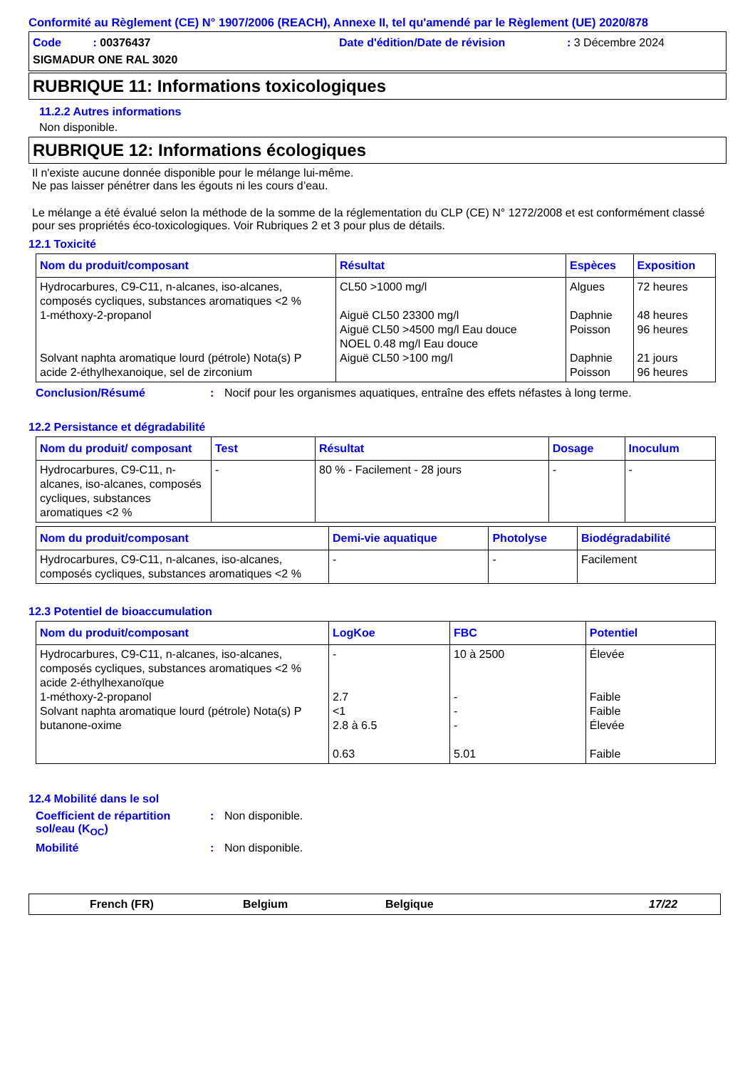Conformité au Règlement (CE) N° 1907/2006 (REACH), Annexe II, tel qu'amendé par le Règlement (UE) 2020/878
Code : 00376437
Date d'édition/Date de révision
: 3 Décembre 2024
SIGMADUR ONE RAL 3020
RUBRIQUE 11: Informations toxicologiques
11.2.2 Autres informations
Non disponible.
RUBRIQUE 12: Informations écologiques
Il n'existe aucune donnée disponible pour le mélange lui-même.
Ne pas laisser pénétrer dans les égouts ni les cours d’eau.
Le mélange a été évalué selon la méthode de la somme de la réglementation du CLP (CE) N° 1272/2008 et est conformément classé pour ses propriétés éco-toxicologiques. Voir Rubriques 2 et 3 pour plus de détails.
12.1 Toxicité
| Nom du produit/composant | Résultat | Espèces | Exposition |
| --- | --- | --- | --- |
| Hydrocarbures, C9-C11, n-alcanes, iso-alcanes, composés cycliques, substances aromatiques <2 % 1-méthoxy-2-propanol Solvant naphta aromatique lourd (pétrole) Nota(s) P acide 2-éthylhexanoique, sel de zirconium | CL50 >1000 mg/l Aiguë CL50 23300 mg/l Aiguë CL50 >4500 mg/l Eau douce NOEL 0.48 mg/l Eau douce Aiguë CL50 >100 mg/l | Algues Daphnie Poisson Daphnie Poisson | 72 heures 48 heures 96 heures 21 jours 96 heures |
Conclusion/Résumé: Nocif pour les organismes aquatiques, entraîne des effets néfastes à long terme.
12.2 Persistance et dégradabilité
| Nom du produit/ composant | Test | Résultat | Dosage | Inoculum |
| --- | --- | --- | --- | --- |
| Hydrocarbures, C9-C11, n-alcanes, iso-alcanes, composés cycliques, substances aromatiques <2 % | - | 80 % - Facilement - 28 jours | - | - |
| Nom du produit/composant | Demi-vie aquatique | Photolyse | Biodégradabilité |
| --- | --- | --- | --- |
| Hydrocarbures, C9-C11, n-alcanes, iso-alcanes, composés cycliques, substances aromatiques <2 % | - | - | Facilement |
12.3 Potentiel de bioaccumulation
| Nom du produit/composant | LogKoe | FBC | Potentiel |
| --- | --- | --- | --- |
| Hydrocarbures, C9-C11, n-alcanes, iso-alcanes, composés cycliques, substances aromatiques <2 % acide 2-éthylhexanoïque 1-méthoxy-2-propanol Solvant naphta aromatique lourd (pétrole) Nota(s) P butanone-oxime | - 2.7 <1 2.8 à 6.5 0.63 | 10 à 2500 - - - 5.01 | Élevée Faible Faible Élevée Faible |
12.4 Mobilité dans le sol
Coefficient de répartition sol/eau (K<sub>OC</sub>): Non disponible.
Mobilité: Non disponible.
French (FR) Belgium Belgique 17/22